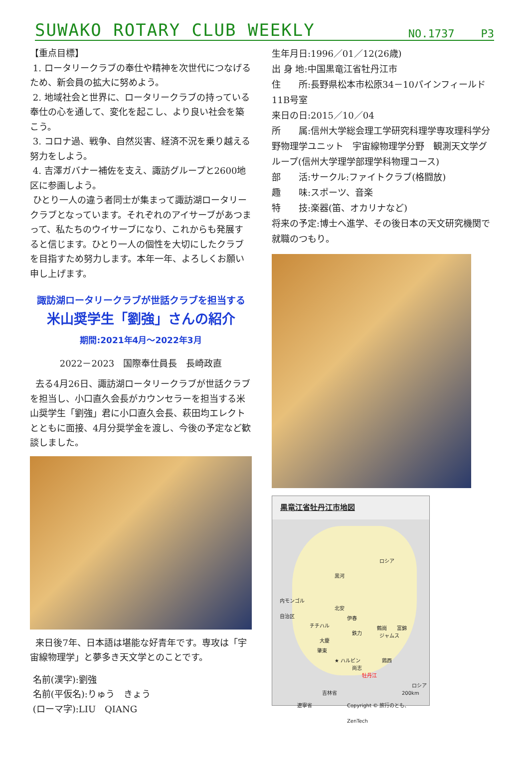SUWAKO ROTARY CLUB WEEKLY NO.1737 P3
【重点目標】
1. ロータリークラブの奉仕や精神を次世代につなげるため、新会員の拡大に努めよう。
2. 地域社会と世界に、ロータリークラブの持っている奉仕の心を通して、変化を起こし、より良い社会を築こう。
3. コロナ過、戦争、自然災害、経済不況を乗り越える努力をしよう。
4. 吉澤ガバナー補佐を支え、諏訪グループと2600地区に参画しよう。
ひとり一人の違う者同士が集まって諏訪湖ロータリークラブとなっています。それぞれのアイサーブがあつまって、私たちのウイサーブになり、これからも発展すると信じます。ひとり一人の個性を大切にしたクラブを目指すため努力します。本年一年、よろしくお願い申し上げます。
諏訪湖ロータリークラブが世話クラブを担当する
米山奨学生「劉強」さんの紹介
期間:2021年4月～2022年3月
2022－2023　国際奉仕員長　長崎政直
去る4月26日、諏訪湖ロータリークラブが世話クラブを担当し、小口直久会長がカウンセラーを担当する米山奨学生「劉強」君に小口直久会長、萩田均エレクトとともに面接、4月分奨学金を渡し、今後の予定など歓談しました。
来日後7年、日本語は堪能な好青年です。専攻は「宇宙線物理学」と夢多き天文学とのことです。
名前(漢字):劉強
名前(平仮名):りゅう　きょう
(ローマ字):LIU　QIANG
生年月日:1996／01／12(26歳)
出 身 地:中国黒竜江省牡丹江市
住　　所:長野県松本市松原34－10パインフィールド 11B号室
来日の日:2015／10／04
所　　属:信州大学総会理工学研究科理学専攻理科学分野物理学ユニット　宇宙線物理学分野　観測天文学グループ(信州大学理学部理学科物理コース)
部　　活:サークル:ファイトクラブ(格闘放)
趣　　味:スポーツ、音楽
特　　技:楽器(笛、オカリナなど)
将来の予定:博士へ進学、その後日本の天文研究機関で就職のつもり。
黒竜江省牡丹江市地図
ロシア
黒河
内モンゴル
自治区 北安
伊春
チチハル
鉄力
鶴崗 富錦
ジャムス
大慶
肇東
★ ハルビン 鶏西
尚志
牡丹江
ロシア
吉林省
遼寧省
200km
Copyright © 旅行のとも、ZenTech